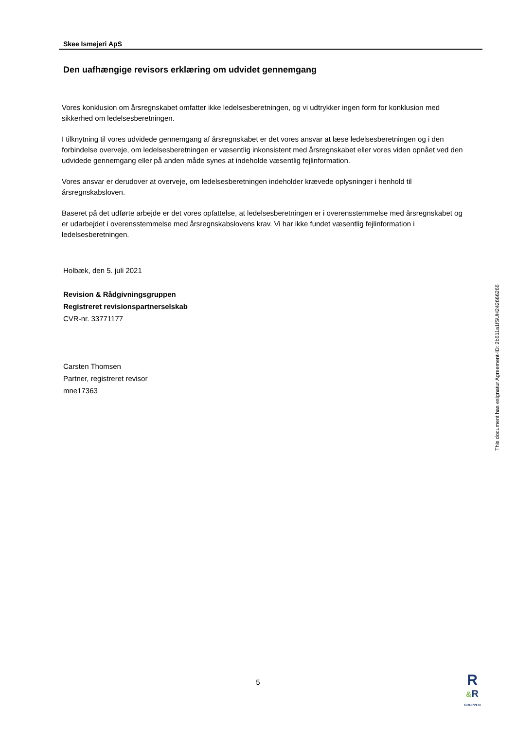Skee Ismejeri ApS
Den uafhængige revisors erklæring om udvidet gennemgang
Vores konklusion om årsregnskabet omfatter ikke ledelsesberetningen, og vi udtrykker ingen form for konklusion med sikkerhed om ledelsesberetningen.
I tilknytning til vores udvidede gennemgang af årsregnskabet er det vores ansvar at læse ledelsesberetningen og i den forbindelse overveje, om ledelsesberetningen er væsentlig inkonsistent med årsregnskabet eller vores viden opnået ved den udvidede gennemgang eller på anden måde synes at indeholde væsentlig fejlinformation.
Vores ansvar er derudover at overveje, om ledelsesberetningen indeholder krævede oplysninger i henhold til årsregnskabsloven.
Baseret på det udførte arbejde er det vores opfattelse, at ledelsesberetningen er i overensstemmelse med årsregnskabet og er udarbejdet i overensstemmelse med årsregnskabslovens krav. Vi har ikke fundet væsentlig fejlinformation i ledelsesberetningen.
Holbæk, den 5. juli 2021
Revision & Rådgivningsgruppen
Registreret revisionspartnerselskab
CVR-nr. 33771177
Carsten Thomsen
Partner, registreret revisor
mne17363
This document has esignatur Agreement-ID: 2b611a1fSUH242666266
5
R
&R
GRUPPEN